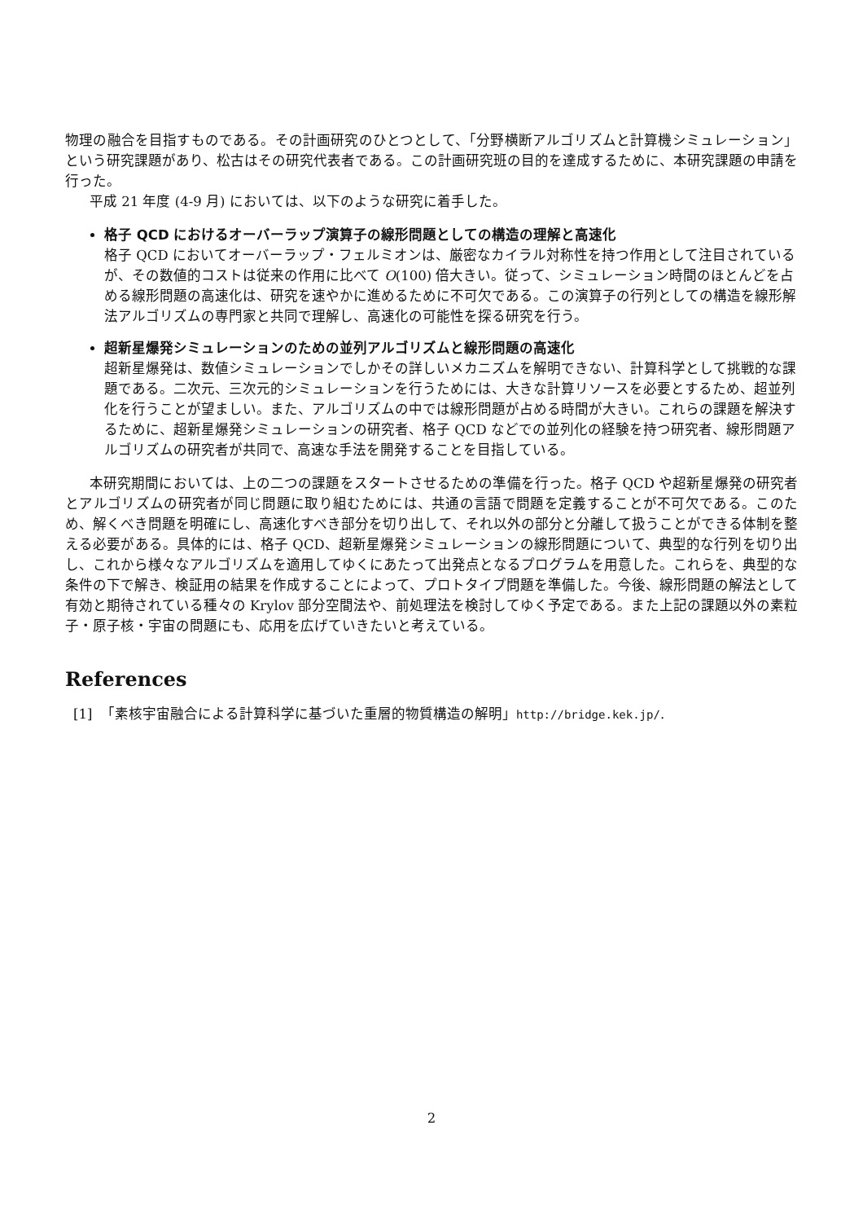物理の融合を目指すものである。その計画研究のひとつとして、「分野横断アルゴリズムと計算機シミュレーション」という研究課題があり、松古はその研究代表者である。この計画研究班の目的を達成するために、本研究課題の申請を行った。
平成 21 年度 (4-9 月) においては、以下のような研究に着手した。
格子 QCD におけるオーバーラップ演算子の線形問題としての構造の理解と高速化
格子 QCD においてオーバーラップ・フェルミオンは、厳密なカイラル対称性を持つ作用として注目されているが、その数値的コストは従来の作用に比べて O(100) 倍大きい。従って、シミュレーション時間のほとんどを占める線形問題の高速化は、研究を速やかに進めるために不可欠である。この演算子の行列としての構造を線形解法アルゴリズムの専門家と共同で理解し、高速化の可能性を探る研究を行う。
超新星爆発シミュレーションのための並列アルゴリズムと線形問題の高速化
超新星爆発は、数値シミュレーションでしかその詳しいメカニズムを解明できない、計算科学として挑戦的な課題である。二次元、三次元的シミュレーションを行うためには、大きな計算リソースを必要とするため、超並列化を行うことが望ましい。また、アルゴリズムの中では線形問題が占める時間が大きい。これらの課題を解決するために、超新星爆発シミュレーションの研究者、格子 QCD などでの並列化の経験を持つ研究者、線形問題アルゴリズムの研究者が共同で、高速な手法を開発することを目指している。
本研究期間においては、上の二つの課題をスタートさせるための準備を行った。格子 QCD や超新星爆発の研究者とアルゴリズムの研究者が同じ問題に取り組むためには、共通の言語で問題を定義することが不可欠である。このため、解くべき問題を明確にし、高速化すべき部分を切り出して、それ以外の部分と分離して扱うことができる体制を整える必要がある。具体的には、格子 QCD、超新星爆発シミュレーションの線形問題について、典型的な行列を切り出し、これから様々なアルゴリズムを適用してゆくにあたって出発点となるプログラムを用意した。これらを、典型的な条件の下で解き、検証用の結果を作成することによって、プロトタイプ問題を準備した。今後、線形問題の解法として有効と期待されている種々の Krylov 部分空間法や、前処理法を検討してゆく予定である。また上記の課題以外の素粒子・原子核・宇宙の問題にも、応用を広げていきたいと考えている。
References
[1] 「素核宇宙融合による計算科学に基づいた重層的物質構造の解明」http://bridge.kek.jp/.
2